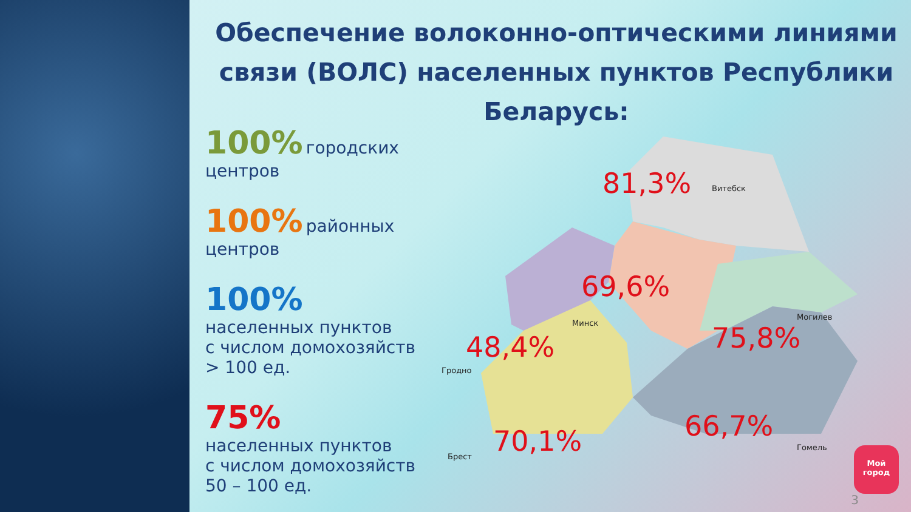Обеспечение волоконно-оптическими линиями связи (ВОЛС) населенных пунктов Республики Беларусь:
100% городских центров
100% районных центров
100%
населенных пунктов
с числом домохозяйств
> 100 ед.
75%
населенных пунктов
с числом домохозяйств
50 – 100 ед.
81,3% Витебск
69,6%
Минск
Могилев
75,8%
48,4%
Гродно
70,1%
Брест
66,7%
Гомель
3
Мой
город